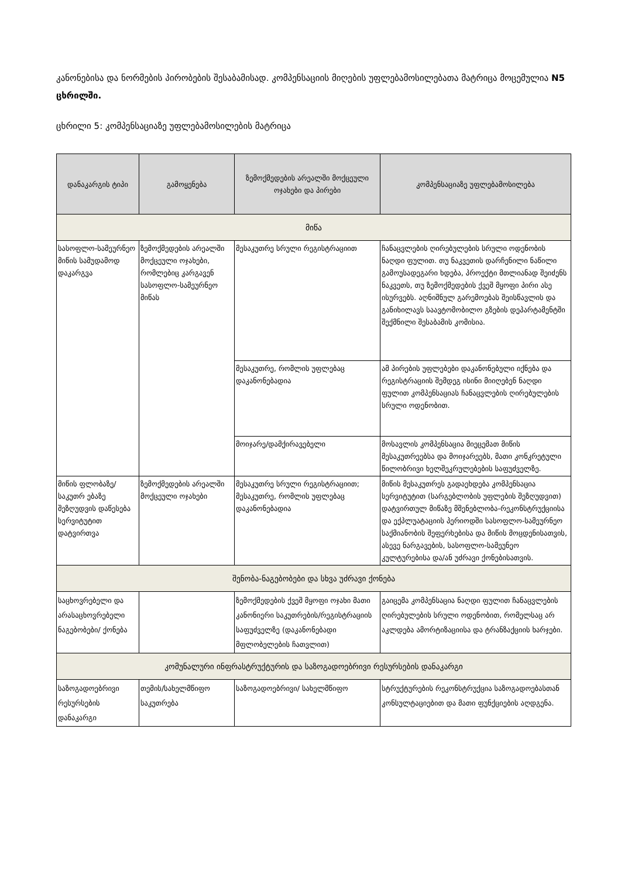კანონებისა და ნორმების პირობების შესაბამისად. კომპენსაციის მიღების უფლებამოსილებათა მატრიცა მოცემულია N5 ცხრილში.
ცხრილი 5: კომპენსაციაზე უფლებამოსილების მატრიცა
| დანაკარგის ტიპი | გამოყენება | ზემოქმედების არეალში მოქცეული ოჯახები და პირები | კომპენსაციაზე უფლებამოსილება |
| --- | --- | --- | --- |
| მიწა | | | |
| სასოფლო-სამეურნეო მიწის სამუდამოდ დაკარგვა | ზემოქმედების არეალში მოქცეული ოჯახები, რომლებიც კარგავენ სასოფლო-სამეურნეო მიწას | მესაკუთრე სრული რეგისტრაციით | ჩანაცვლების ღირებულების სრული ოდენობის ნაღდი ფულით. თუ ნაკვეთის დარჩენილი ნაწილი გამოუსადეგარი ხდება, პროექტი მთლიანად შეიძენს ნაკვეთს, თუ ზემოქმედების ქვეშ მყოფი პირი ასე ისურვებს. აღნიშნულ გარემოებას შეისწავლის და განიხილავს საავტომობილო გზების დეპარტამენტში შექმნილი შესაბამის კომისია. |
| | | მესაკუთრე, რომლის უფლებაც დაკანონებადია | ამ პირების უფლებები დაკანონებული იქნება და რეგისტრაციის შემდეგ ისინი მიიღებენ ნაღდი ფულით კომპენსაციას ჩანაცვლების ღირებულების სრული ოდენობით. |
| | | მოიჯარე/დამქირავებელი | მოსავლის კომპენსაცია მიეცემათ მიწის მესაკუთრეებსა და მოიჯარეებს, მათი კონკრეტული წილობრივი ხელშეკრულებების საფუძველზე. |
| მიწის ფლობაზე/საკუთრ ებაზე შეზღუდვის დაწესება სერვიტუტით დატვირთვა | ზემოქმედების არეალში მოქცეული ოჯახები | მესაკუთრე სრული რეგისტრაციით; მესაკუთრე, რომლის უფლებაც დაკანონებადია | მიწის მესაკუთრეს გადაეხდება კომპენსაცია სერვიტუტით (სარგებლობის უფლების შეზღუდვით) დატვირთულ მიწაზე მშენებლობა-რეკონსტრუქციისა და ექპლუატაციის პერიოდში სასოფლო-სამეურნეო საქმიანობის შეფერხებისა და მიწის მოცდენისათვის, ასევე ნარგავების, სასოფლო-სამეუნეო კულტურებისა და/ან უძრავი ქონებისათვის. |
| შენობა-ნაგებობები და სხვა უძრავი ქონება | | | |
| საცხოვრებელი და არასაცხოვრებელი ნაგებობები/ ქონება | | ზემოქმედების ქვეშ მყოფი ოჯახი მათი კანონიერი საკუთრების/რეგისტრაციის საფუძველზე (დაკანონებადი მფლობელების ჩათვლით) | გაიცემა კომპენსაცია ნაღდი ფულით ჩანაცვლების ღირებულების სრული ოდენობით, რომელსაც არ აკლდება ამორტიზაციისა და ტრანზაქციის ხარჯები. |
| კომუნალური ინფრასტრუქტურის და საზოგადოებრივი რესურსების დანაკარგი | | | |
| საზოგადოებრივი რესურსების დანაკარგი | თემის/სახელმწიფო საკუთრება | საზოგადოებრივი/ სახელმწიფო | სტრუქტურების რეკონსტრუქცია საზოგადოებასთან კონსულტაციებით და მათი ფუნქციების აღდგენა. |